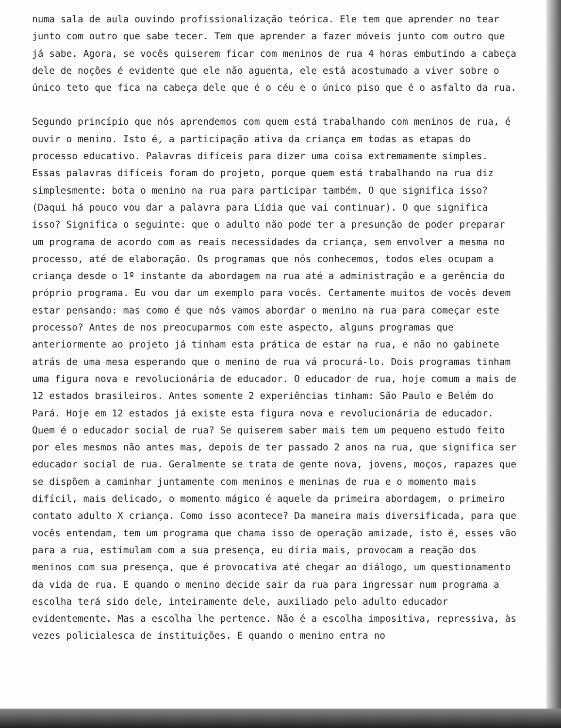numa sala de aula ouvindo profissionalização teórica. Ele tem que aprender no tear junto com outro que sabe tecer. Tem que aprender a fazer móveis junto com outro que já sabe. Agora, se vocês quiserem ficar com meninos de rua 4 horas embutindo a cabeça dele de noções é evidente que ele não aguenta, ele está acostumado a viver sobre o único teto que fica na cabeça dele que é o céu e o único piso que é o asfalto da rua.
Segundo princípio que nós aprendemos com quem está trabalhando com meninos de rua, é ouvir o menino. Isto é, a participação ativa da criança em todas as etapas do processo educativo. Palavras difíceis para dizer uma coisa extremamente simples. Essas palavras difíceis foram do projeto, porque quem está trabalhando na rua diz simplesmente: bota o menino na rua para participar também. O que significa isso? (Daqui há pouco vou dar a palavra para Lídia que vai continuar). O que significa isso? Significa o seguinte: que o adulto não pode ter a presunção de poder preparar um programa de acordo com as reais necessidades da criança, sem envolver a mesma no processo, até de elaboração. Os programas que nós conhecemos, todos eles ocupam a criança desde o 1º instante da abordagem na rua até a administração e a gerência do próprio programa. Eu vou dar um exemplo para vocês. Certamente muitos de vocês devem estar pensando: mas como é que nós vamos abordar o menino na rua para começar este processo? Antes de nos preocuparmos com este aspecto, alguns programas que anteriormente ao projeto já tinham esta prática de estar na rua, e não no gabinete atrás de uma mesa esperando que o menino de rua vá procurá-lo. Dois programas tinham uma figura nova e revolucionária de educador. O educador de rua, hoje comum a mais de 12 estados brasileiros. Antes somente 2 experiências tinham: São Paulo e Belém do Pará. Hoje em 12 estados já existe esta figura nova e revolucionária de educador. Quem é o educador social de rua? Se quiserem saber mais tem um pequeno estudo feito por eles mesmos não antes mas, depois de ter passado 2 anos na rua, que significa ser educador social de rua. Geralmente se trata de gente nova, jovens, moços, rapazes que se dispõem a caminhar juntamente com meninos e meninas de rua e o momento mais difícil, mais delicado, o momento mágico é aquele da primeira abordagem, o primeiro contato adulto X criança. Como isso acontece? Da maneira mais diversificada, para que vocês entendam, tem um programa que chama isso de operação amizade, isto é, esses vão para a rua, estimulam com a sua presença, eu diria mais, provocam a reação dos meninos com sua presença, que é provocativa até chegar ao diálogo, um questionamento da vida de rua. E quando o menino decide sair da rua para ingressar num programa a escolha terá sido dele, inteiramente dele, auxiliado pelo adulto educador evidentemente. Mas a escolha lhe pertence. Não é a escolha impositiva, repressiva, às vezes policialesca de instituições. E quando o menino entra no